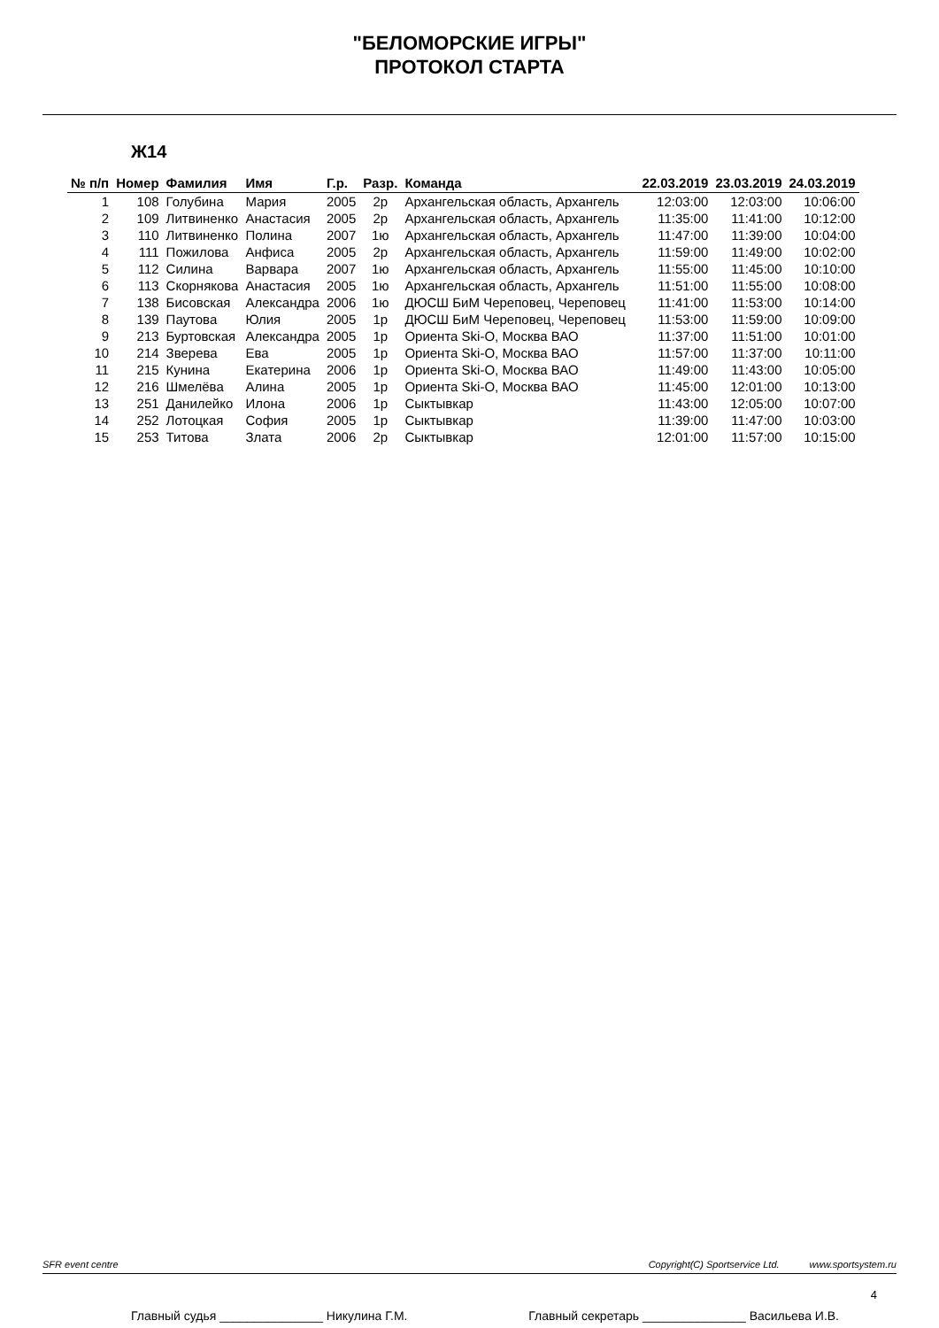"БЕЛОМОРСКИЕ ИГРЫ"
ПРОТОКОЛ СТАРТА
Ж14
| № п/п | Номер | Фамилия | Имя | Г.р. | Разр. | Команда | 22.03.2019 | 23.03.2019 | 24.03.2019 |
| --- | --- | --- | --- | --- | --- | --- | --- | --- | --- |
| 1 | 108 | Голубина | Мария | 2005 | 2р | Архангельская область, Архангель | 12:03:00 | 12:03:00 | 10:06:00 |
| 2 | 109 | Литвиненко | Анастасия | 2005 | 2р | Архангельская область, Архангель | 11:35:00 | 11:41:00 | 10:12:00 |
| 3 | 110 | Литвиненко | Полина | 2007 | 1ю | Архангельская область, Архангель | 11:47:00 | 11:39:00 | 10:04:00 |
| 4 | 111 | Пожилова | Анфиса | 2005 | 2р | Архангельская область, Архангель | 11:59:00 | 11:49:00 | 10:02:00 |
| 5 | 112 | Силина | Варвара | 2007 | 1ю | Архангельская область, Архангель | 11:55:00 | 11:45:00 | 10:10:00 |
| 6 | 113 | Скорнякова | Анастасия | 2005 | 1ю | Архангельская область, Архангель | 11:51:00 | 11:55:00 | 10:08:00 |
| 7 | 138 | Бисовская | Александра | 2006 | 1ю | ДЮСШ БиМ Череповец, Череповец | 11:41:00 | 11:53:00 | 10:14:00 |
| 8 | 139 | Паутова | Юлия | 2005 | 1р | ДЮСШ БиМ Череповец, Череповец | 11:53:00 | 11:59:00 | 10:09:00 |
| 9 | 213 | Буртовская | Александра | 2005 | 1р | Ориента Ski-O, Москва ВАО | 11:37:00 | 11:51:00 | 10:01:00 |
| 10 | 214 | Зверева | Ева | 2005 | 1р | Ориента Ski-O, Москва ВАО | 11:57:00 | 11:37:00 | 10:11:00 |
| 11 | 215 | Кунина | Екатерина | 2006 | 1р | Ориента Ski-O, Москва ВАО | 11:49:00 | 11:43:00 | 10:05:00 |
| 12 | 216 | Шмелёва | Алина | 2005 | 1р | Ориента Ski-O, Москва ВАО | 11:45:00 | 12:01:00 | 10:13:00 |
| 13 | 251 | Данилейко | Илона | 2006 | 1р | Сыктывкар | 11:43:00 | 12:05:00 | 10:07:00 |
| 14 | 252 | Лотоцкая | София | 2005 | 1р | Сыктывкар | 11:39:00 | 11:47:00 | 10:03:00 |
| 15 | 253 | Титова | Злата | 2006 | 2р | Сыктывкар | 12:01:00 | 11:57:00 | 10:15:00 |
SFR event centre Copyright(C) Sportservice Ltd. www.sportsystem.ru
4
Главный судья _______________ Никулина Г.М. Главный секретарь _______________ Васильева И.В.